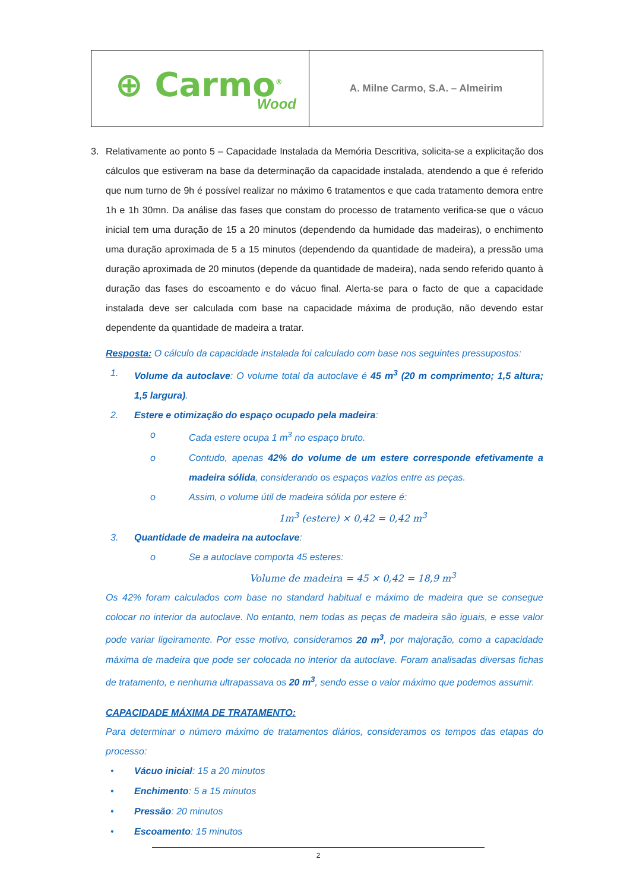| ⊕ Carmo<sup>®</sup> Wood | A. Milne Carmo, S.A. – Almeirim |
3.
Relativamente ao ponto 5 – Capacidade Instalada da Memória Descritiva, solicita-se a explicitação dos cálculos que estiveram na base da determinação da capacidade instalada, atendendo a que é referido que num turno de 9h é possível realizar no máximo 6 tratamentos e que cada tratamento demora entre 1h e 1h 30mn. Da análise das fases que constam do processo de tratamento verifica-se que o vácuo inicial tem uma duração de 15 a 20 minutos (dependendo da humidade das madeiras), o enchimento uma duração aproximada de 5 a 15 minutos (dependendo da quantidade de madeira), a pressão uma duração aproximada de 20 minutos (depende da quantidade de madeira), nada sendo referido quanto à duração das fases do escoamento e do vácuo final. Alerta-se para o facto de que a capacidade instalada deve ser calculada com base na capacidade máxima de produção, não devendo estar dependente da quantidade de madeira a tratar.
Resposta: O cálculo da capacidade instalada foi calculado com base nos seguintes pressupostos:
1.
Volume da autoclave: O volume total da autoclave é 45 m<sup>3</sup> (20 m comprimento; 1,5 altura; 1,5 largura).
2.
Estere e otimização do espaço ocupado pela madeira:
o
Cada estere ocupa 1 m<sup>3</sup> no espaço bruto.
o
Contudo, apenas 42% do volume de um estere corresponde efetivamente a madeira sólida, considerando os espaços vazios entre as peças.
o
Assim, o volume útil de madeira sólida por estere é:
1m<sup>3</sup> (estere) × 0,42 = 0,42 m<sup>3</sup>
3.
Quantidade de madeira na autoclave:
o
Se a autoclave comporta 45 esteres:
Volume de madeira = 45 × 0,42 = 18,9 m<sup>3</sup>
Os 42% foram calculados com base no standard habitual e máximo de madeira que se consegue colocar no interior da autoclave. No entanto, nem todas as peças de madeira são iguais, e esse valor pode variar ligeiramente. Por esse motivo, consideramos 20 m<sup>3</sup>, por majoração, como a capacidade máxima de madeira que pode ser colocada no interior da autoclave. Foram analisadas diversas fichas de tratamento, e nenhuma ultrapassava os 20 m<sup>3</sup>, sendo esse o valor máximo que podemos assumir.
CAPACIDADE MÁXIMA DE TRATAMENTO:
Para determinar o número máximo de tratamentos diários, consideramos os tempos das etapas do processo:
• Vácuo inicial: 15 a 20 minutos
• Enchimento: 5 a 15 minutos
• Pressão: 20 minutos
• Escoamento: 15 minutos
2